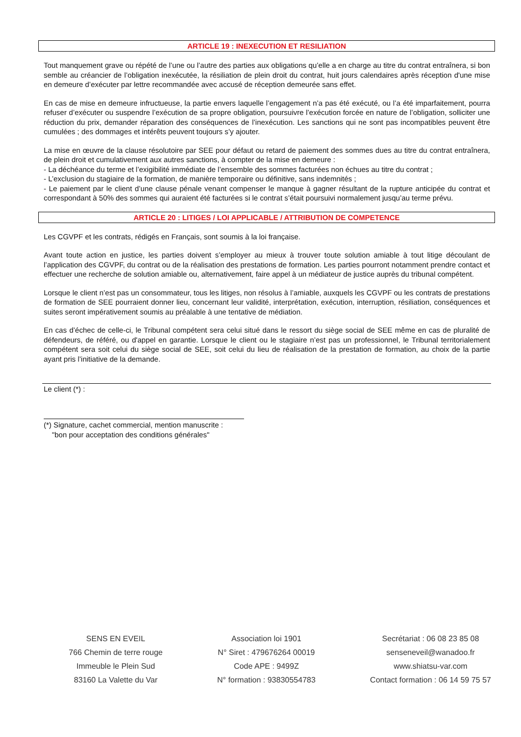ARTICLE 19 : INEXECUTION ET RESILIATION
Tout manquement grave ou répété de l’une ou l’autre des parties aux obligations qu’elle a en charge au titre du contrat entraînera, si bon semble au créancier de l’obligation inexécutée, la résiliation de plein droit du contrat, huit jours calendaires après réception d'une mise en demeure d’exécuter par lettre recommandée avec accusé de réception demeurée sans effet.
En cas de mise en demeure infructueuse, la partie envers laquelle l’engagement n’a pas été exécuté, ou l’a été imparfaitement, pourra refuser d’exécuter ou suspendre l’exécution de sa propre obligation, poursuivre l’exécution forcée en nature de l’obligation, solliciter une réduction du prix, demander réparation des conséquences de l’inexécution. Les sanctions qui ne sont pas incompatibles peuvent être cumulées ; des dommages et intérêts peuvent toujours s’y ajouter.
La mise en œuvre de la clause résolutoire par SEE pour défaut ou retard de paiement des sommes dues au titre du contrat entraînera, de plein droit et cumulativement aux autres sanctions, à compter de la mise en demeure :
- La déchéance du terme et l’exigibilité immédiate de l’ensemble des sommes facturées non échues au titre du contrat ;
- L’exclusion du stagiaire de la formation, de manière temporaire ou définitive, sans indemnités ;
- Le paiement par le client d’une clause pénale venant compenser le manque à gagner résultant de la rupture anticipée du contrat et correspondant à 50% des sommes qui auraient été facturées si le contrat s’était poursuivi normalement jusqu’au terme prévu.
ARTICLE 20 : LITIGES / LOI APPLICABLE / ATTRIBUTION DE COMPETENCE
Les CGVPF et les contrats, rédigés en Français, sont soumis à la loi française.
Avant toute action en justice, les parties doivent s’employer au mieux à trouver toute solution amiable à tout litige découlant de l’application des CGVPF, du contrat ou de la réalisation des prestations de formation. Les parties pourront notamment prendre contact et effectuer une recherche de solution amiable ou, alternativement, faire appel à un médiateur de justice auprès du tribunal compétent.
Lorsque le client n’est pas un consommateur, tous les litiges, non résolus à l’amiable, auxquels les CGVPF ou les contrats de prestations de formation de SEE pourraient donner lieu, concernant leur validité, interprétation, exécution, interruption, résiliation, conséquences et suites seront impérativement soumis au préalable à une tentative de médiation.
En cas d’échec de celle-ci, le Tribunal compétent sera celui situé dans le ressort du siège social de SEE même en cas de pluralité de défendeurs, de référé, ou d'appel en garantie. Lorsque le client ou le stagiaire n’est pas un professionnel, le Tribunal territorialement compétent sera soit celui du siège social de SEE, soit celui du lieu de réalisation de la prestation de formation, au choix de la partie ayant pris l’initiative de la demande.
Le client (*) :
(*) Signature, cachet commercial, mention manuscrite :
"bon pour acceptation des conditions générales"
SENS EN EVEIL
766 Chemin de terre rouge
Immeuble le Plein Sud
83160 La Valette du Var
Association loi 1901
N° Siret : 479676264 00019
Code APE : 9499Z
N° formation : 93830554783
Secrétariat : 06 08 23 85 08
senseneveil@wanadoo.fr
www.shiatsu-var.com
Contact formation : 06 14 59 75 57